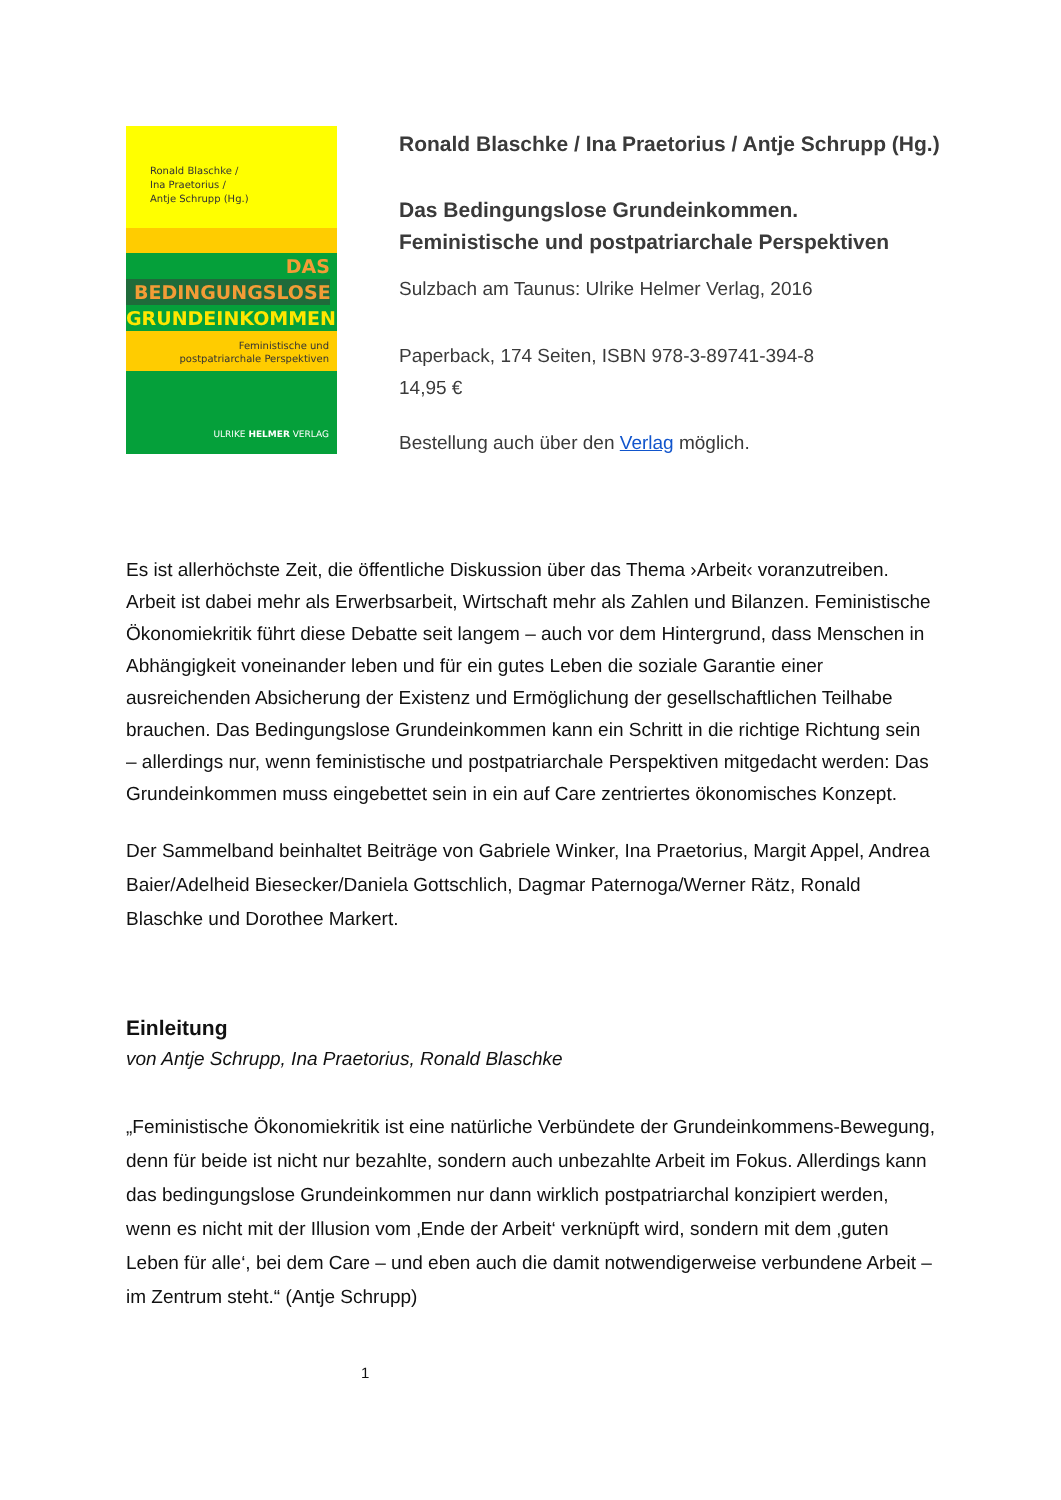Ronald Blaschke /
Ina Praetorius /
Antje Schrupp (Hg.)
DAS
BEDINGUNGSLOSE
GRUNDEINKOMMEN
Feministische und
postpatriarchale Perspektiven
ULRIKE HELMER VERLAG
Ronald Blaschke / Ina Praetorius / Antje Schrupp (Hg.)
Das Bedingungslose Grundeinkommen.
Feministische und postpatriarchale Perspektiven
Sulzbach am Taunus: Ulrike Helmer Verlag, 2016
Paperback, 174 Seiten, ISBN 978-3-89741-394-8
14,95 €
Bestellung auch über den Verlag möglich.
Es ist allerhöchste Zeit, die öffentliche Diskussion über das Thema ›Arbeit‹ voranzutreiben. Arbeit ist dabei mehr als Erwerbsarbeit, Wirtschaft mehr als Zahlen und Bilanzen. Feministische Ökonomiekritik führt diese Debatte seit langem – auch vor dem Hintergrund, dass Menschen in Abhängigkeit voneinander leben und für ein gutes Leben die soziale Garantie einer ausreichenden Absicherung der Existenz und Ermöglichung der gesellschaftlichen Teilhabe brauchen. Das Bedingungslose Grundeinkommen kann ein Schritt in die richtige Richtung sein – allerdings nur, wenn feministische und postpatriarchale Perspektiven mitgedacht werden: Das Grundeinkommen muss eingebettet sein in ein auf Care zentriertes ökonomisches Konzept.
Der Sammelband beinhaltet Beiträge von Gabriele Winker, Ina Praetorius, Margit Appel, Andrea Baier/Adelheid Biesecker/Daniela Gottschlich, Dagmar Paternoga/Werner Rätz, Ronald Blaschke und Dorothee Markert.
Einleitung
von Antje Schrupp, Ina Praetorius, Ronald Blaschke
„Feministische Ökonomiekritik ist eine natürliche Verbündete der Grundeinkommens-Bewegung, denn für beide ist nicht nur bezahlte, sondern auch unbezahlte Arbeit im Fokus. Allerdings kann das bedingungslose Grundeinkommen nur dann wirklich postpatriarchal konzipiert werden, wenn es nicht mit der Illusion vom ‚Ende der Arbeit‘ verknüpft wird, sondern mit dem ‚guten Leben für alle‘, bei dem Care – und eben auch die damit notwendigerweise verbundene Arbeit – im Zentrum steht.“ (Antje Schrupp)
1